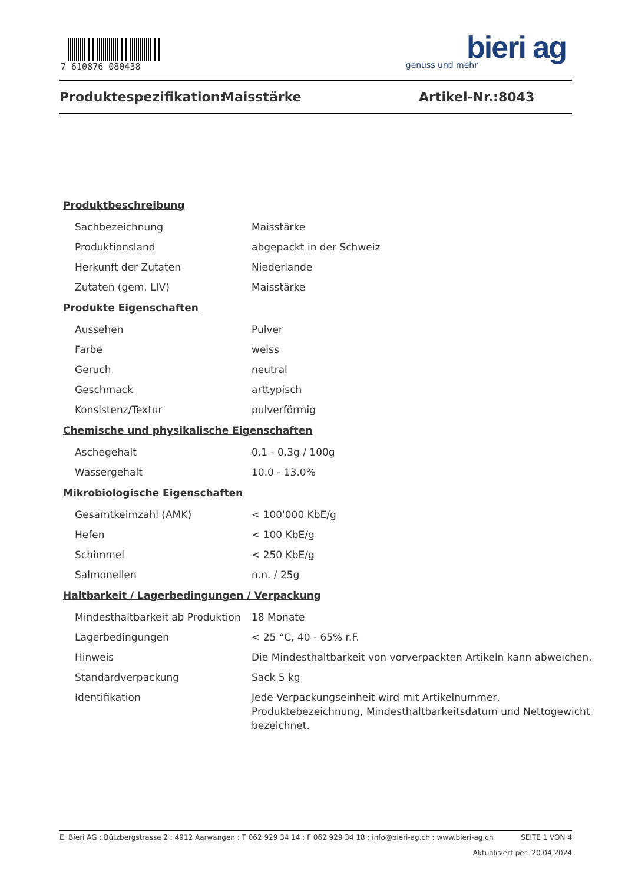7 610876 080438
bieri ag
genuss und mehr
Produktespezifikation: Maisstärke Artikel-Nr.: 8043
Produktbeschreibung
| Sachbezeichnung | Maisstärke |
| Produktionsland | abgepackt in der Schweiz |
| Herkunft der Zutaten | Niederlande |
| Zutaten (gem. LIV) | Maisstärke |
Produkte Eigenschaften
| Aussehen | Pulver |
| Farbe | weiss |
| Geruch | neutral |
| Geschmack | arttypisch |
| Konsistenz/Textur | pulverförmig |
Chemische und physikalische Eigenschaften
| Aschegehalt | 0.1 - 0.3g / 100g |
| Wassergehalt | 10.0 - 13.0% |
Mikrobiologische Eigenschaften
| Gesamtkeimzahl (AMK) | < 100'000 KbE/g |
| Hefen | < 100 KbE/g |
| Schimmel | < 250 KbE/g |
| Salmonellen | n.n. / 25g |
Haltbarkeit / Lagerbedingungen / Verpackung
| Mindesthaltbarkeit ab Produktion | 18 Monate |
| Lagerbedingungen | < 25 °C, 40 - 65% r.F. |
| Hinweis | Die Mindesthaltbarkeit von vorverpackten Artikeln kann abweichen. |
| Standardverpackung | Sack 5 kg |
| Identifikation | Jede Verpackungseinheit wird mit Artikelnummer, Produktebezeichnung, Mindesthaltbarkeitsdatum und Nettogewicht bezeichnet. |
E. Bieri AG : Bützbergstrasse 2 : 4912 Aarwangen : T 062 929 34 14 : F 062 929 34 18 : info@bieri-ag.ch : www.bieri-ag.ch SEITE 1 VON 4
Aktualisiert per: 20.04.2024